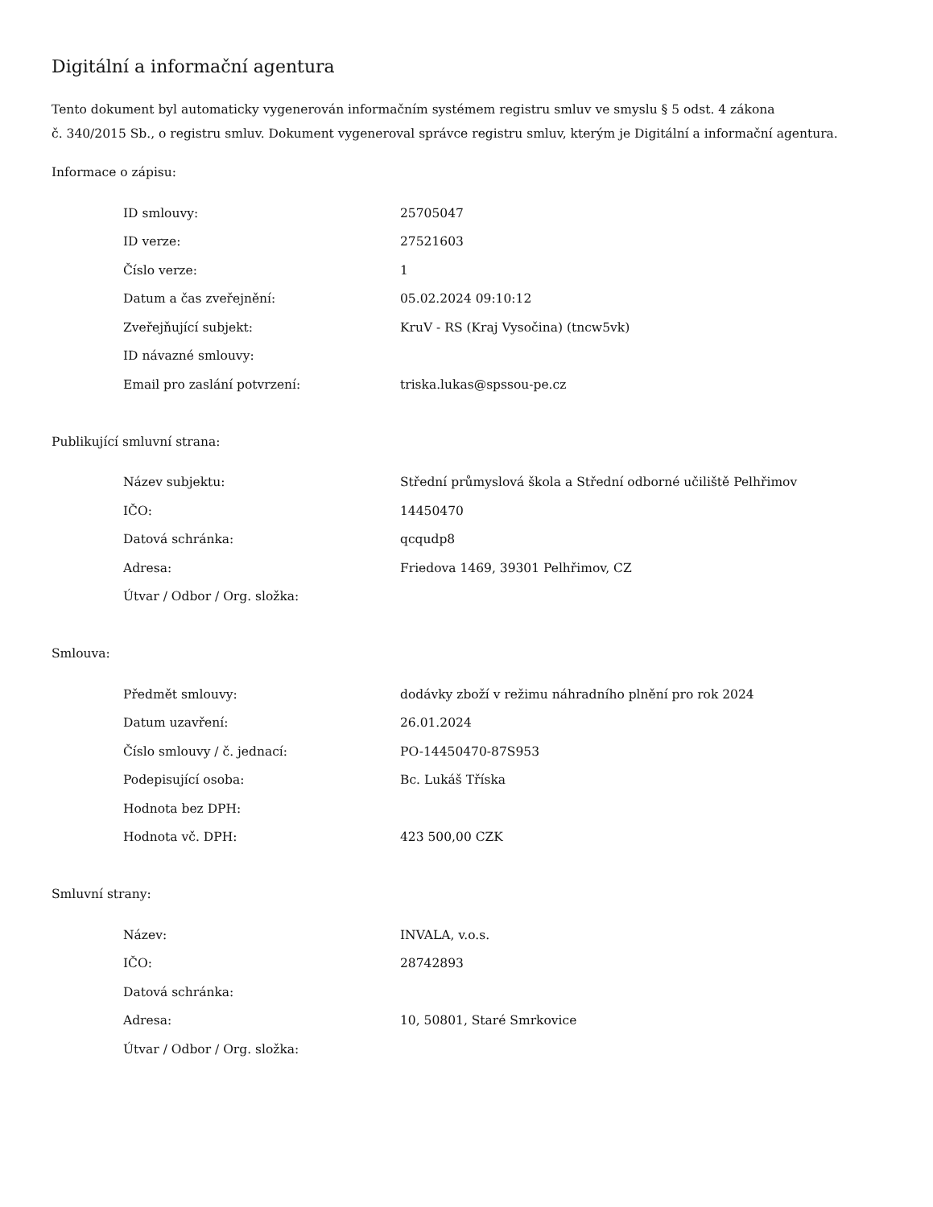Digitální a informační agentura
Tento dokument byl automaticky vygenerován informačním systémem registru smluv ve smyslu § 5 odst. 4 zákona
č. 340/2015 Sb., o registru smluv. Dokument vygeneroval správce registru smluv, kterým je Digitální a informační agentura.
Informace o zápisu:
| ID smlouvy: | 25705047 |
| ID verze: | 27521603 |
| Číslo verze: | 1 |
| Datum a čas zveřejnění: | 05.02.2024 09:10:12 |
| Zveřejňující subjekt: | KruV - RS (Kraj Vysočina) (tncw5vk) |
| ID návazné smlouvy: | |
| Email pro zaslání potvrzení: | triska.lukas@spssou-pe.cz |
Publikující smluvní strana:
| Název subjektu: | Střední průmyslová škola a Střední odborné učiliště Pelhřimov |
| IČO: | 14450470 |
| Datová schránka: | qcqudp8 |
| Adresa: | Friedova 1469, 39301 Pelhřimov, CZ |
| Útvar / Odbor / Org. složka: | |
Smlouva:
| Předmět smlouvy: | dodávky zboží v režimu náhradního plnění pro rok 2024 |
| Datum uzavření: | 26.01.2024 |
| Číslo smlouvy / č. jednací: | PO-14450470-87S953 |
| Podepisující osoba: | Bc. Lukáš Tříska |
| Hodnota bez DPH: | |
| Hodnota vč. DPH: | 423 500,00 CZK |
Smluvní strany:
| Název: | INVALA, v.o.s. |
| IČO: | 28742893 |
| Datová schránka: | |
| Adresa: | 10, 50801, Staré Smrkovice |
| Útvar / Odbor / Org. složka: | |